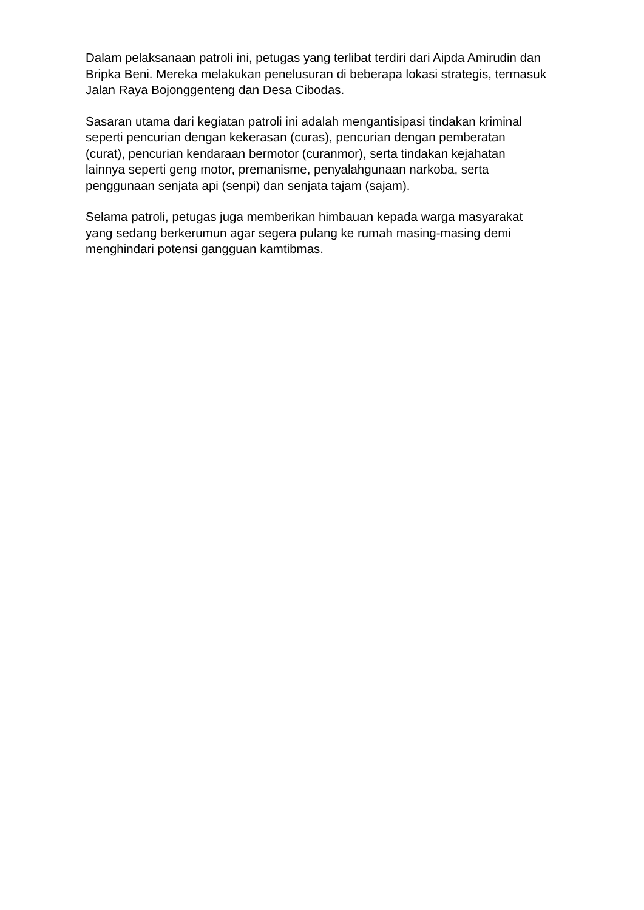Dalam pelaksanaan patroli ini, petugas yang terlibat terdiri dari Aipda Amirudin dan Bripka Beni. Mereka melakukan penelusuran di beberapa lokasi strategis, termasuk Jalan Raya Bojonggenteng dan Desa Cibodas.
Sasaran utama dari kegiatan patroli ini adalah mengantisipasi tindakan kriminal seperti pencurian dengan kekerasan (curas), pencurian dengan pemberatan (curat), pencurian kendaraan bermotor (curanmor), serta tindakan kejahatan lainnya seperti geng motor, premanisme, penyalahgunaan narkoba, serta penggunaan senjata api (senpi) dan senjata tajam (sajam).
Selama patroli, petugas juga memberikan himbauan kepada warga masyarakat yang sedang berkerumun agar segera pulang ke rumah masing-masing demi menghindari potensi gangguan kamtibmas.